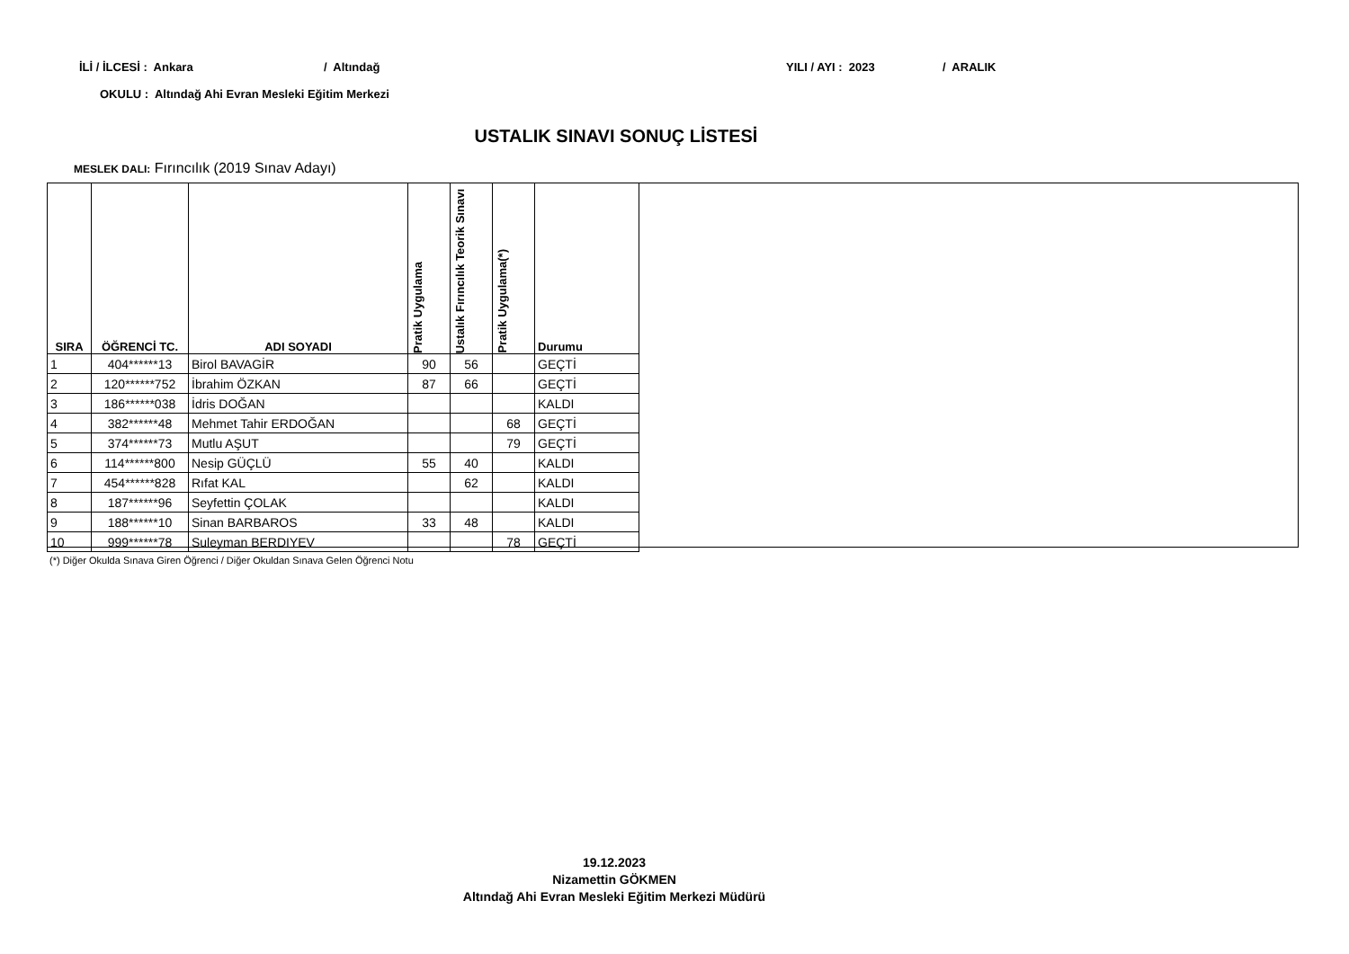İLİ / İLCESİ : Ankara / Altındağ YILI / AYI : 2023 / ARALIK
OKULU : Altındağ Ahi Evran Mesleki Eğitim Merkezi
USTALIK SINAVI SONUÇ LİSTESİ
MESLEK DALI: Fırıncılık (2019 Sınav Adayı)
| SIRA | ÖĞRENCİ TC. | ADI SOYADI | Pratik Uygulama | Ustalık Fırıncılık Teorik Sınavı | Pratik Uygulama(*) | Durumu |
| --- | --- | --- | --- | --- | --- | --- |
| 1 | 404******13 | Birol BAVAGİR | 90 | 56 | | GEÇTİ |
| 2 | 120******752 | İbrahim ÖZKAN | 87 | 66 | | GEÇTİ |
| 3 | 186******038 | İdris DOĞAN | | | | KALDI |
| 4 | 382******48 | Mehmet Tahir ERDOĞAN | | | 68 | GEÇTİ |
| 5 | 374******73 | Mutlu AŞUT | | | 79 | GEÇTİ |
| 6 | 114******800 | Nesip GÜÇLÜ | 55 | 40 | | KALDI |
| 7 | 454******828 | Rıfat KAL | | 62 | | KALDI |
| 8 | 187******96 | Seyfettin ÇOLAK | | | | KALDI |
| 9 | 188******10 | Sinan BARBAROS | 33 | 48 | | KALDI |
| 10 | 999******78 | Suleyman BERDIYEV | | | 78 | GEÇTİ |
(*) Diğer Okulda Sınava Giren Öğrenci / Diğer Okuldan Sınava Gelen Öğrenci Notu
19.12.2023
Nizamettin GÖKMEN
Altındağ Ahi Evran Mesleki Eğitim Merkezi Müdürü